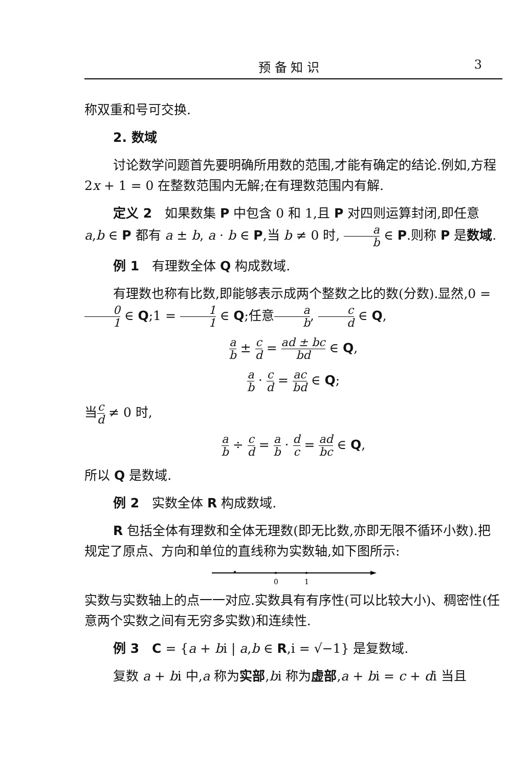预 备 知 识 3
称双重和号可交换.
2. 数域
讨论数学问题首先要明确所用数的范围,才能有确定的结论.例如,方程 2x + 1 = 0 在整数范围内无解;在有理数范围内有解.
定义 2　如果数集 P 中包含 0 和 1,且 P 对四则运算封闭,即任意 a,b ∈ P 都有 a ± b, a · b ∈ P,当 b ≠ 0 时, a b ∈ P.则称 P 是数域.
例 1　有理数全体 Q 构成数域.
有理数也称有比数,即能够表示成两个整数之比的数(分数).显然,0 = 0 1 ∈ Q;1 = 1 1 ∈ Q;任意a b, c d ∈ Q,
a b ± c d = ad ± bc bd ∈ Q,
a b · c d = ac bd ∈ Q;
当c d ≠ 0 时,
a b ÷ c d = a b · d c = ad bc ∈ Q,
所以 Q 是数域.
例 2　实数全体 R 构成数域.
R 包括全体有理数和全体无理数(即无比数,亦即无限不循环小数).把规定了原点、方向和单位的直线称为实数轴,如下图所示:
0
1
实数与实数轴上的点一一对应.实数具有有序性(可以比较大小)、稠密性(任意两个实数之间有无穷多实数)和连续性.
例 3　C = {a + bi | a,b ∈ R,i = √−1} 是复数域.
复数 a + bi 中,a 称为实部,bi 称为虚部,a + bi = c + di 当且